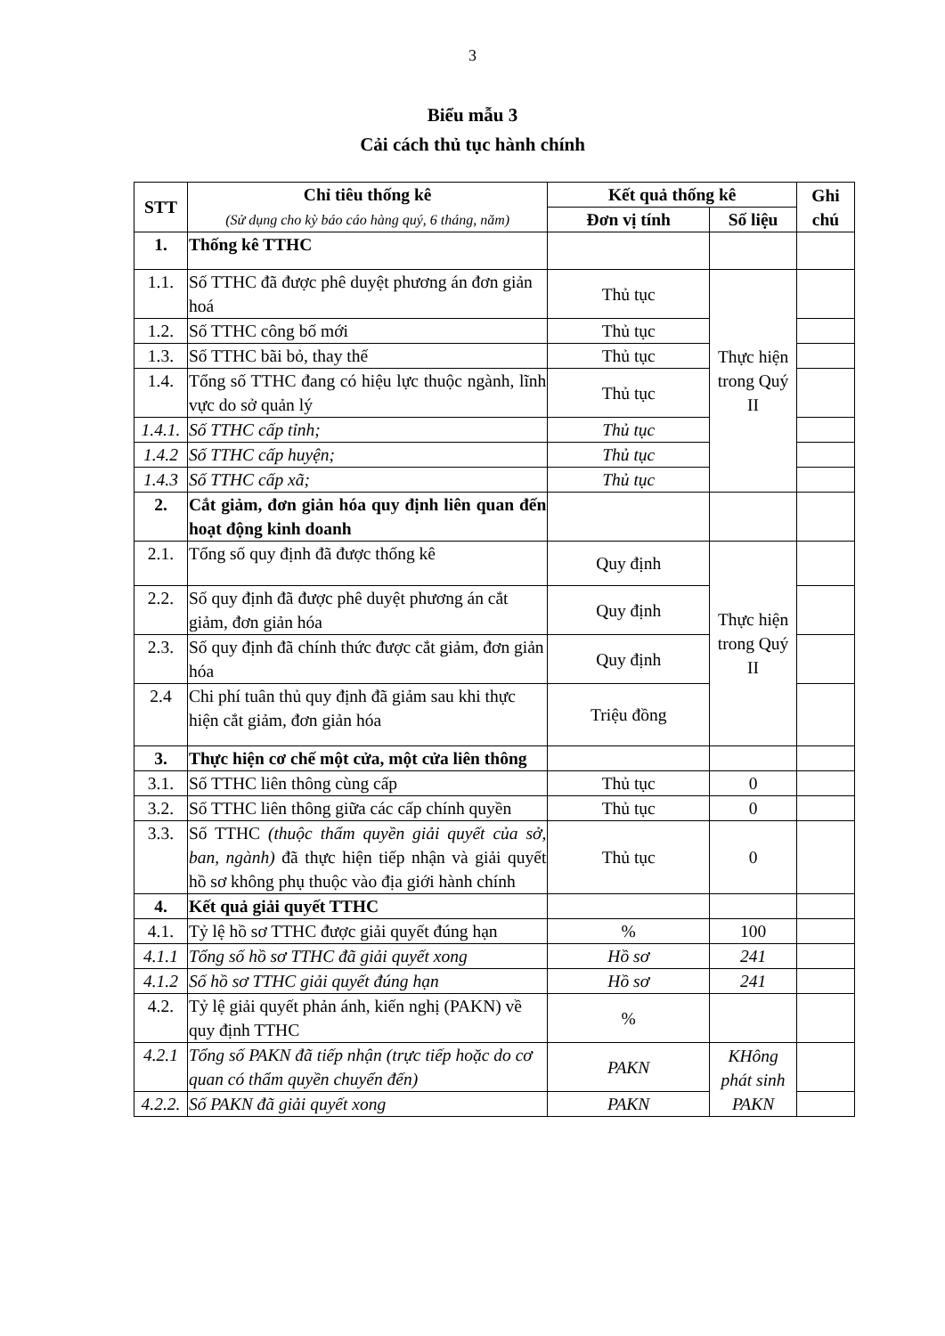3
Biểu mẫu 3
Cải cách thủ tục hành chính
| STT | Chỉ tiêu thống kê (Sử dụng cho kỳ báo cáo hàng quý, 6 tháng, năm) | Kết quả thống kê | | Ghi chú |
| --- | --- | --- | --- | --- |
| | | Đơn vị tính | Số liệu | |
| 1. | Thống kê TTHC | | | |
| 1.1. | Số TTHC đã được phê duyệt phương án đơn giản hoá | Thủ tục | Thực hiện trong Quý II | |
| 1.2. | Số TTHC công bố mới | Thủ tục | | |
| 1.3. | Số TTHC bãi bỏ, thay thế | Thủ tục | | |
| 1.4. | Tổng số TTHC đang có hiệu lực thuộc ngành, lĩnh vực do sở quản lý | Thủ tục | | |
| 1.4.1. | Số TTHC cấp tỉnh; | Thủ tục | | |
| 1.4.2 | Số TTHC cấp huyện; | Thủ tục | | |
| 1.4.3 | Số TTHC cấp xã; | Thủ tục | | |
| 2. | Cắt giảm, đơn giản hóa quy định liên quan đến hoạt động kinh doanh | | | |
| 2.1. | Tổng số quy định đã được thống kê | Quy định | Thực hiện trong Quý II | |
| 2.2. | Số quy định đã được phê duyệt phương án cắt giảm, đơn giản hóa | Quy định | | |
| 2.3. | Số quy định đã chính thức được cắt giảm, đơn giản hóa | Quy định | | |
| 2.4 | Chi phí tuân thủ quy định đã giảm sau khi thực hiện cắt giảm, đơn giản hóa | Triệu đồng | | |
| 3. | Thực hiện cơ chế một cửa, một cửa liên thông | | | |
| 3.1. | Số TTHC liên thông cùng cấp | Thủ tục | 0 | |
| 3.2. | Số TTHC liên thông giữa các cấp chính quyền | Thủ tục | 0 | |
| 3.3. | Số TTHC (thuộc thẩm quyền giải quyết của sở, ban, ngành) đã thực hiện tiếp nhận và giải quyết hồ sơ không phụ thuộc vào địa giới hành chính | Thủ tục | 0 | |
| 4. | Kết quả giải quyết TTHC | | | |
| 4.1. | Tỷ lệ hồ sơ TTHC được giải quyết đúng hạn | % | 100 | |
| 4.1.1 | Tổng số hồ sơ TTHC đã giải quyết xong | Hồ sơ | 241 | |
| 4.1.2 | Số hồ sơ TTHC giải quyết đúng hạn | Hồ sơ | 241 | |
| 4.2. | Tỷ lệ giải quyết phản ánh, kiến nghị (PAKN) về quy định TTHC | % | | |
| 4.2.1 | Tổng số PAKN đã tiếp nhận (trực tiếp hoặc do cơ quan có thẩm quyền chuyển đến) | PAKN | KHông phát sinh PAKN | |
| 4.2.2. | Số PAKN đã giải quyết xong | PAKN | | |